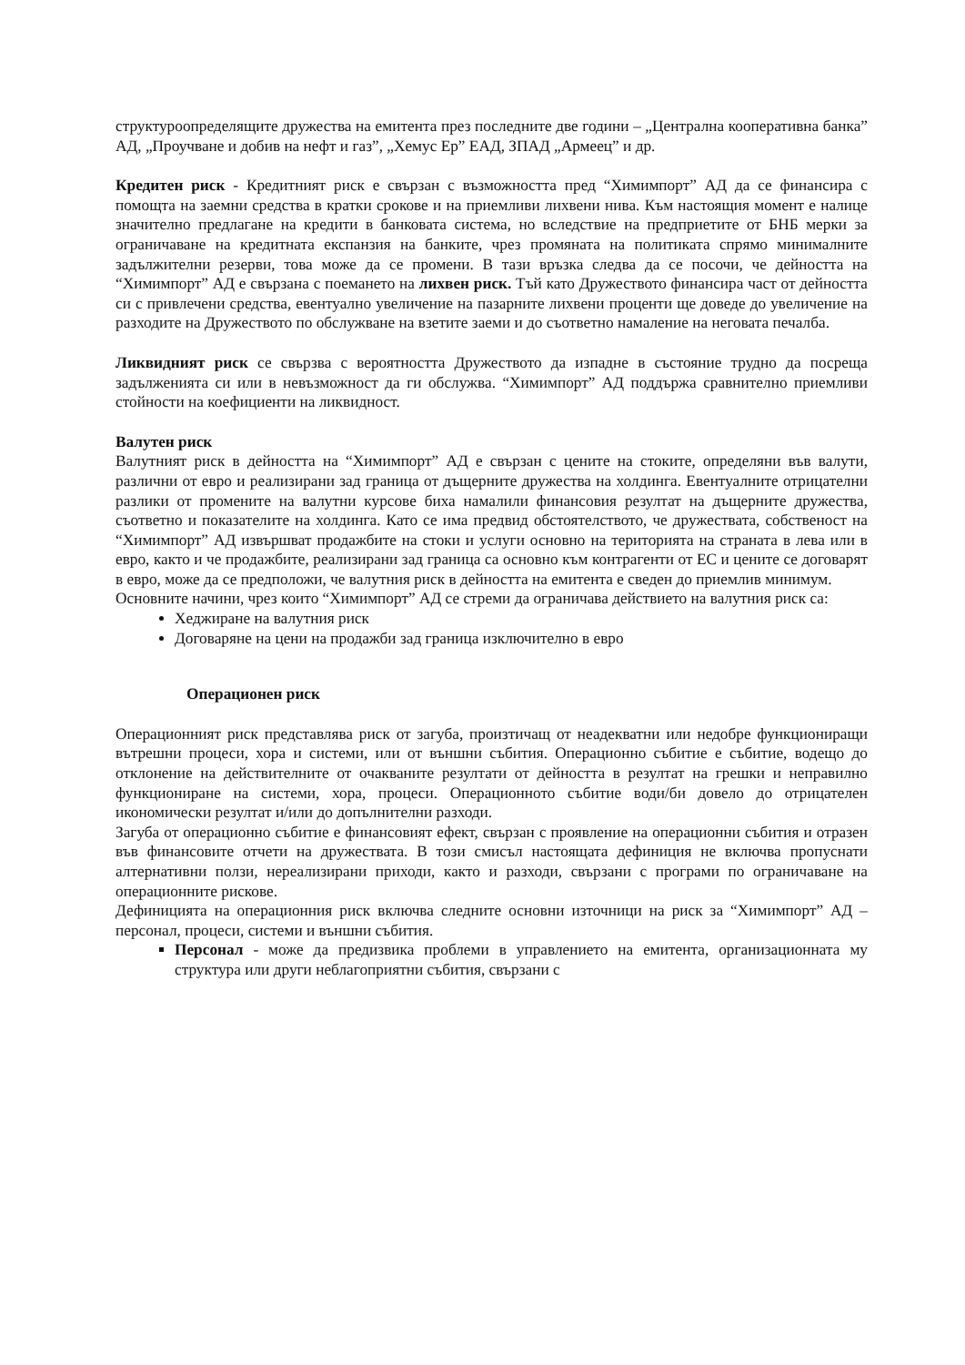структуроопределящите дружества на емитента през последните две години – „Централна кооперативна банка” АД, „Проучване и добив на нефт и газ”, „Хемус Ер” ЕАД, ЗПАД „Армеец” и др.
Кредитен риск - Кредитният риск е свързан с възможността пред “Химимпорт” АД да се финансира с помощта на заемни средства в кратки срокове и на приемливи лихвени нива. Към настоящия момент е налице значително предлагане на кредити в банковата система, но вследствие на предприетите от БНБ мерки за ограничаване на кредитната експанзия на банките, чрез промяната на политиката спрямо минималните задължителни резерви, това може да се промени. В тази връзка следва да се посочи, че дейността на “Химимпорт” АД е свързана с поемането на лихвен риск. Тъй като Дружеството финансира част от дейността си с привлечени средства, евентуално увеличение на пазарните лихвени проценти ще доведе до увеличение на разходите на Дружеството по обслужване на взетите заеми и до съответно намаление на неговата печалба.
Ликвидният риск се свързва с вероятността Дружеството да изпадне в състояние трудно да посреща задълженията си или в невъзможност да ги обслужва. “Химимпорт” АД поддържа сравнително приемливи стойности на коефициенти на ликвидност.
Валутен риск
Валутният риск в дейността на “Химимпорт” АД е свързан с цените на стоките, определяни във валути, различни от евро и реализирани зад граница от дъщерните дружества на холдинга. Евентуалните отрицателни разлики от промените на валутни курсове биха намалили финансовия резултат на дъщерните дружества, съответно и показателите на холдинга. Като се има предвид обстоятелството, че дружествата, собственост на “Химимпорт” АД извършват продажбите на стоки и услуги основно на територията на страната в лева или в евро, както и че продажбите, реализирани зад граница са основно към контрагенти от ЕС и цените се договарят в евро, може да се предположи, че валутния риск в дейността на емитента е сведен до приемлив минимум.
Основните начини, чрез които “Химимпорт” АД се стреми да ограничава действието на валутния риск са:
Хеджиране на валутния риск
Договаряне на цени на продажби зад граница изключително в евро
Операционен риск
Операционният риск представлява риск от загуба, произтичащ от неадекватни или недобре функциониращи вътрешни процеси, хора и системи, или от външни събития. Операционно събитие е събитие, водещо до отклонение на действителните от очакваните резултати от дейността в резултат на грешки и неправилно функциониране на системи, хора, процеси. Операционното събитие води/би довело до отрицателен икономически резултат и/или до допълнителни разходи.
Загуба от операционно събитие е финансовият ефект, свързан с проявление на операционни събития и отразен във финансовите отчети на дружествата. В този смисъл настоящата дефиниция не включва пропуснати алтернативни ползи, нереализирани приходи, както и разходи, свързани с програми по ограничаване на операционните рискове.
Дефиницията на операционния риск включва следните основни източници на риск за “Химимпорт” АД – персонал, процеси, системи и външни събития.
Персонал - може да предизвика проблеми в управлението на емитента, организационната му структура или други неблагоприятни събития, свързани с